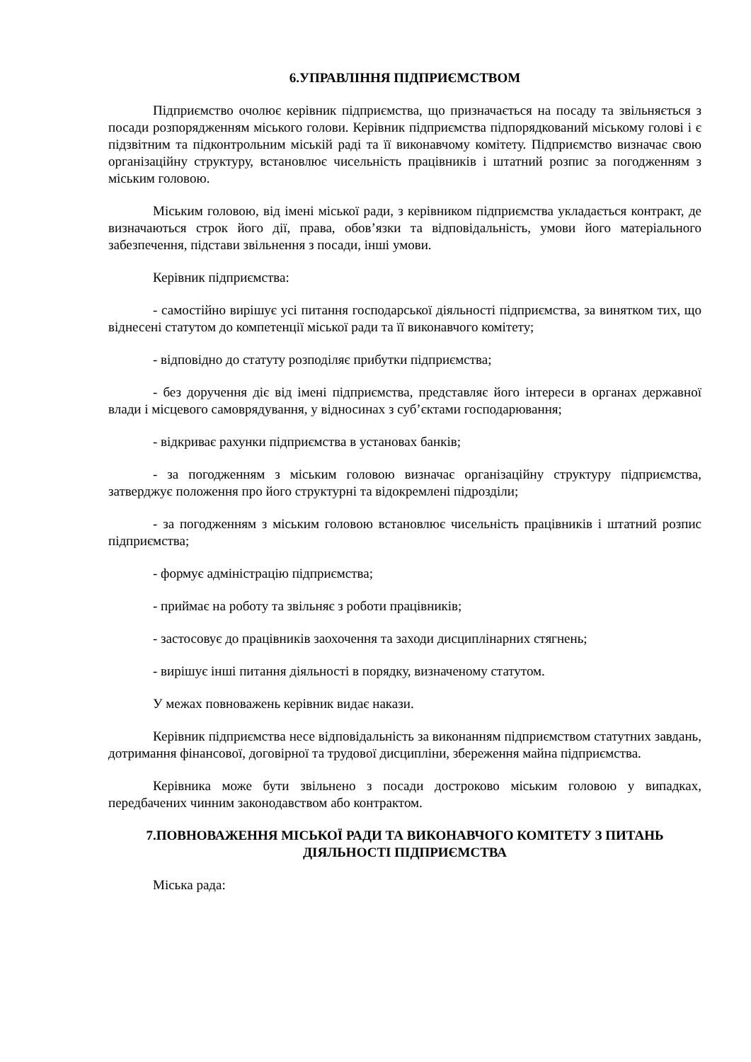6.УПРАВЛІННЯ ПІДПРИЄМСТВОМ
Підприємство очолює керівник підприємства, що призначається на посаду та звільняється з посади розпорядженням міського голови. Керівник підприємства підпорядкований міському голові і є підзвітним та підконтрольним міській раді та її виконавчому комітету. Підприємство визначає свою організаційну структуру, встановлює чисельність працівників і штатний розпис за погодженням з міським головою.
Міським головою, від імені міської ради, з керівником підприємства укладається контракт, де визначаються строк його дії, права, обов’язки та відповідальність, умови його матеріального забезпечення, підстави звільнення з посади, інші умови.
Керівник підприємства:
- самостійно вирішує усі питання господарської діяльності підприємства, за винятком тих, що віднесені статутом до компетенції міської ради та її виконавчого комітету;
- відповідно до статуту розподіляє прибутки підприємства;
- без доручення діє від імені підприємства, представляє його інтереси в органах державної влади і місцевого самоврядування, у відносинах з суб’єктами господарювання;
- відкриває рахунки підприємства в установах банків;
- за погодженням з міським головою визначає організаційну структуру підприємства, затверджує положення про його структурні та відокремлені підрозділи;
- за погодженням з міським головою встановлює чисельність працівників і штатний розпис підприємства;
- формує адміністрацію підприємства;
- приймає на роботу та звільняє з роботи працівників;
- застосовує до працівників заохочення та заходи дисциплінарних стягнень;
- вирішує інші питання діяльності в порядку, визначеному статутом.
У межах повноважень керівник видає накази.
Керівник підприємства несе відповідальність за виконанням підприємством статутних завдань, дотримання фінансової, договірної та трудової дисципліни, збереження майна підприємства.
Керівника може бути звільнено з посади достроково міським головою у випадках, передбачених чинним законодавством або контрактом.
7.ПОВНОВАЖЕННЯ МІСЬКОЇ РАДИ ТА ВИКОНАВЧОГО КОМІТЕТУ З ПИТАНЬ ДІЯЛЬНОСТІ ПІДПРИЄМСТВА
Міська рада: